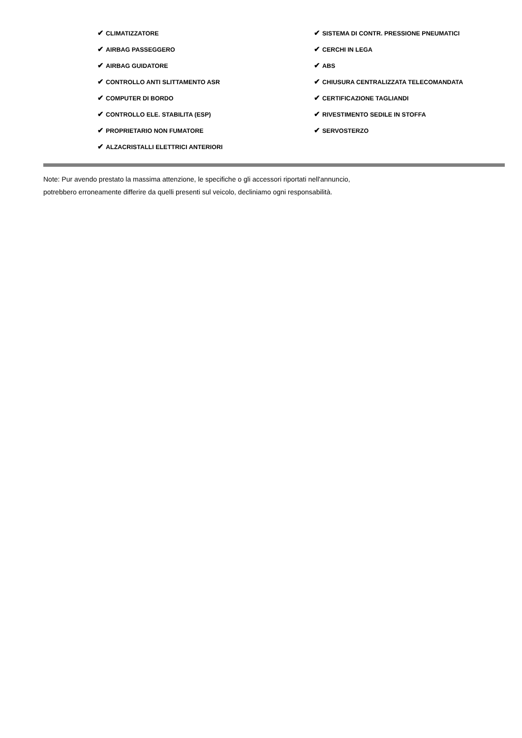✔ CLIMATIZZATORE
✔ AIRBAG PASSEGGERO
✔ AIRBAG GUIDATORE
✔ CONTROLLO ANTI SLITTAMENTO ASR
✔ COMPUTER DI BORDO
✔ CONTROLLO ELE. STABILITA (ESP)
✔ PROPRIETARIO NON FUMATORE
✔ ALZACRISTALLI ELETTRICI ANTERIORI
✔ SISTEMA DI CONTR. PRESSIONE PNEUMATICI
✔ CERCHI IN LEGA
✔ ABS
✔ CHIUSURA CENTRALIZZATA TELECOMANDATA
✔ CERTIFICAZIONE TAGLIANDI
✔ RIVESTIMENTO SEDILE IN STOFFA
✔ SERVOSTERZO
Note: Pur avendo prestato la massima attenzione, le specifiche o gli accessori riportati nell'annuncio,
potrebbero erroneamente differire da quelli presenti sul veicolo, decliniamo ogni responsabilità.